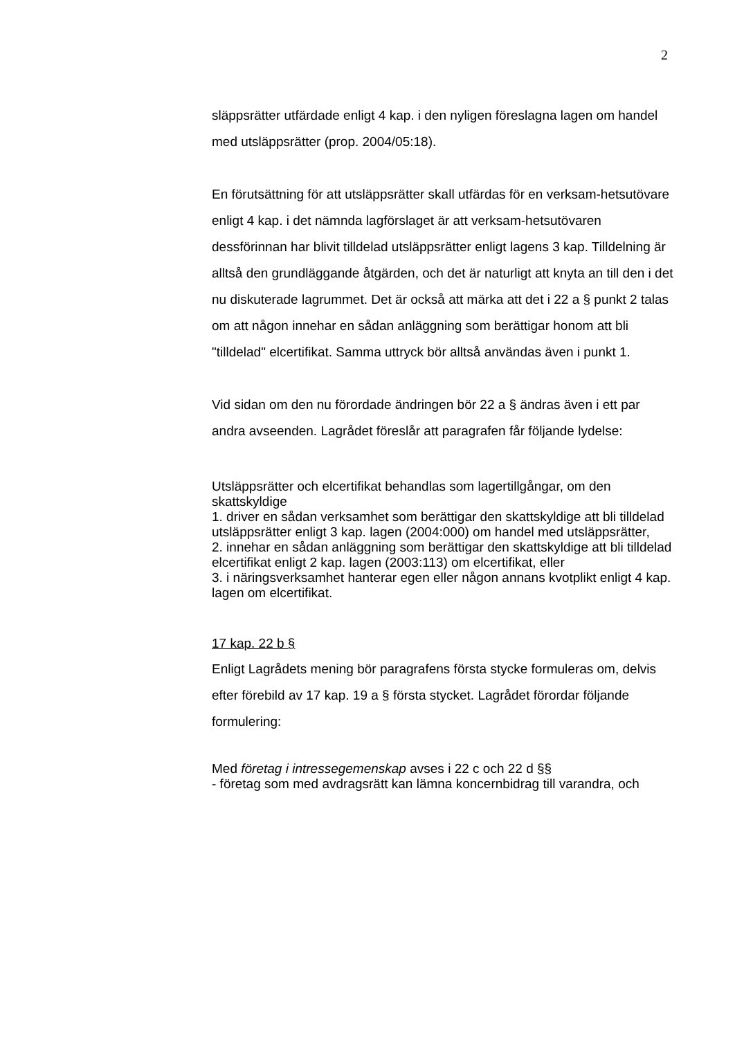2
släppsrätter utfärdade enligt 4 kap. i den nyligen föreslagna lagen om handel med utsläppsrätter (prop. 2004/05:18).
En förutsättning för att utsläppsrätter skall utfärdas för en verksam-hetsutövare enligt 4 kap. i det nämnda lagförslaget är att verksam-hetsutövaren dessförinnan har blivit tilldelad utsläppsrätter enligt lagens 3 kap. Tilldelning är alltså den grundläggande åtgärden, och det är naturligt att knyta an till den i det nu diskuterade lagrummet. Det är också att märka att det i 22 a § punkt 2 talas om att någon innehar en sådan anläggning som berättigar honom att bli "tilldelad" elcertifikat. Samma uttryck bör alltså användas även i punkt 1.
Vid sidan om den nu förordade ändringen bör 22 a § ändras även i ett par andra avseenden. Lagrådet föreslår att paragrafen får följande lydelse:
Utsläppsrätter och elcertifikat behandlas som lagertillgångar, om den skattskyldige
1. driver en sådan verksamhet som berättigar den skattskyldige att bli tilldelad utsläppsrätter enligt 3 kap. lagen (2004:000) om handel med utsläppsrätter,
2. innehar en sådan anläggning som berättigar den skattskyldige att bli tilldelad elcertifikat enligt 2 kap. lagen (2003:113) om elcertifikat, eller
3. i näringsverksamhet hanterar egen eller någon annans kvotplikt enligt 4 kap. lagen om elcertifikat.
17 kap. 22 b §
Enligt Lagrådets mening bör paragrafens första stycke formuleras om, delvis efter förebild av 17 kap. 19 a § första stycket. Lagrådet förordar följande formulering:
Med företag i intressegemenskap avses i 22 c och 22 d §§
- företag som med avdragsrätt kan lämna koncernbidrag till varandra, och